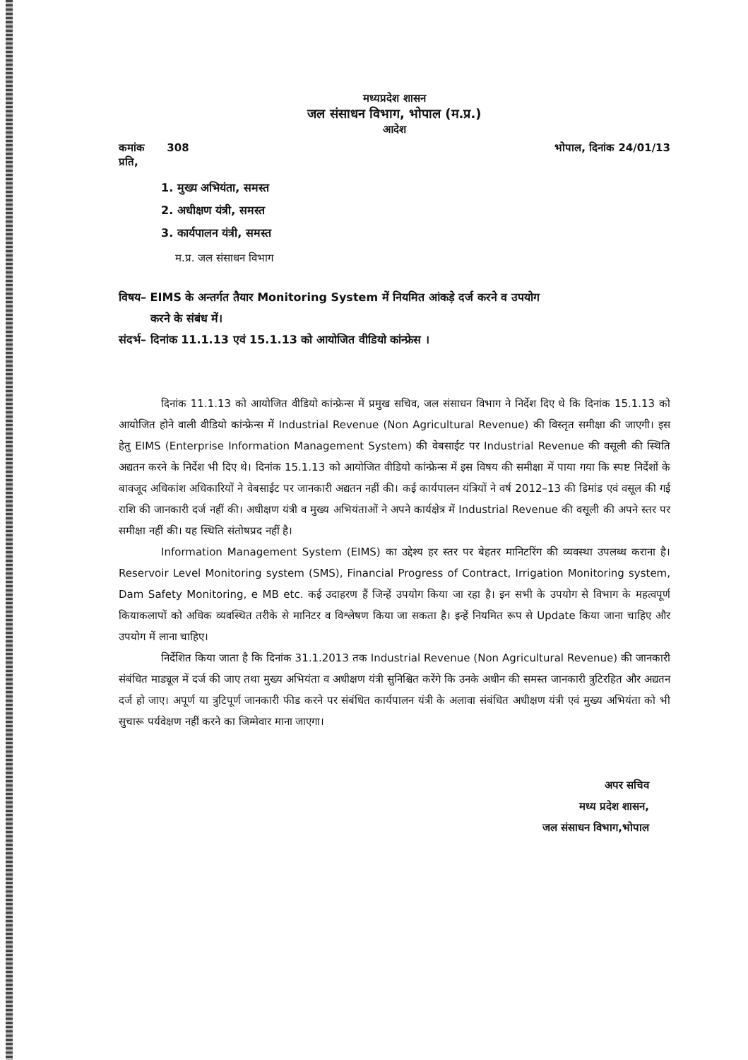मध्यप्रदेश शासन
जल संसाधन विभाग, भोपाल (म.प्र.)
आदेश
कमांक 308 भोपाल, दिनांक 24/01/13
प्रति,
1. मुख्य अभियंता, समस्त
2. अधीक्षण यंत्री, समस्त
3. कार्यपालन यंत्री, समस्त
म.प्र. जल संसाधन विभाग
विषय– EIMS के अन्तर्गत तैयार Monitoring System में नियमित आंकड़े दर्ज करने व उपयोग
करने के संबंध में।
संदर्भ– दिनांक 11.1.13 एवं 15.1.13 को आयोजित वीडियो कांन्फ्रेस ।
दिनांक 11.1.13 को आयोजित वीडियो कांन्फ्रेन्स में प्रमुख सचिव, जल संसाधन विभाग ने निर्देश दिए थे कि दिनांक 15.1.13 को आयोजित होने वाली वीडियो कांन्फ्रेन्स में Industrial Revenue (Non Agricultural Revenue) की विस्तृत समीक्षा की जाएगी। इस हेतु EIMS (Enterprise Information Management System) की वेबसाईट पर Industrial Revenue की वसूली की स्थिति अद्यतन करने के निर्देश भी दिए थे। दिनांक 15.1.13 को आयोजित वीडियो कांन्फ्रेन्स में इस विषय की समीक्षा में पाया गया कि स्पष्ट निर्देशों के बावजूद अधिकांश अधिकारियों ने वेबसाईट पर जानकारी अद्यतन नहीं की। कई कार्यपालन यंत्रियों ने वर्ष 2012–13 की डिमांड एवं वसूल की गई राशि की जानकारी दर्ज नहीं की। अधीक्षण यंत्री व मुख्य अभियंताओं ने अपने कार्यक्षेत्र में Industrial Revenue की वसूली की अपने स्तर पर समीक्षा नहीं की। यह स्थिति संतोषप्रद नहीं है।
Information Management System (EIMS) का उद्देश्य हर स्तर पर बेहतर मानिटरिंग की व्यवस्था उपलब्ध कराना है। Reservoir Level Monitoring system (SMS), Financial Progress of Contract, Irrigation Monitoring system, Dam Safety Monitoring, e MB etc. कई उदाहरण हैं जिन्हें उपयोग किया जा रहा है। इन सभी के उपयोग से विभाग के महत्वपूर्ण कियाकलापों को अधिक व्यवस्थित तरीके से मानिटर व विश्लेषण किया जा सकता है। इन्हें नियमित रूप से Update किया जाना चाहिए और उपयोग में लाना चाहिए।
निर्देशित किया जाता है कि दिनांक 31.1.2013 तक Industrial Revenue (Non Agricultural Revenue) की जानकारी संबंधित माड्यूल में दर्ज की जाए तथा मुख्य अभियंता व अधीक्षण यंत्री सुनिश्चित करेंगे कि उनके अधीन की समस्त जानकारी त्रुटिरहित और अद्यतन दर्ज हो जाए। अपूर्ण या त्रुटिपूर्ण जानकारी फीड करने पर संबंधित कार्यपालन यंत्री के अलावा संबंधित अधीक्षण यंत्री एवं मुख्य अभियंता को भी सुचारू पर्यवेक्षण नहीं करने का जिम्मेवार माना जाएगा।
अपर सचिव
मध्य प्रदेश शासन,
जल संसाधन विभाग,भोपाल